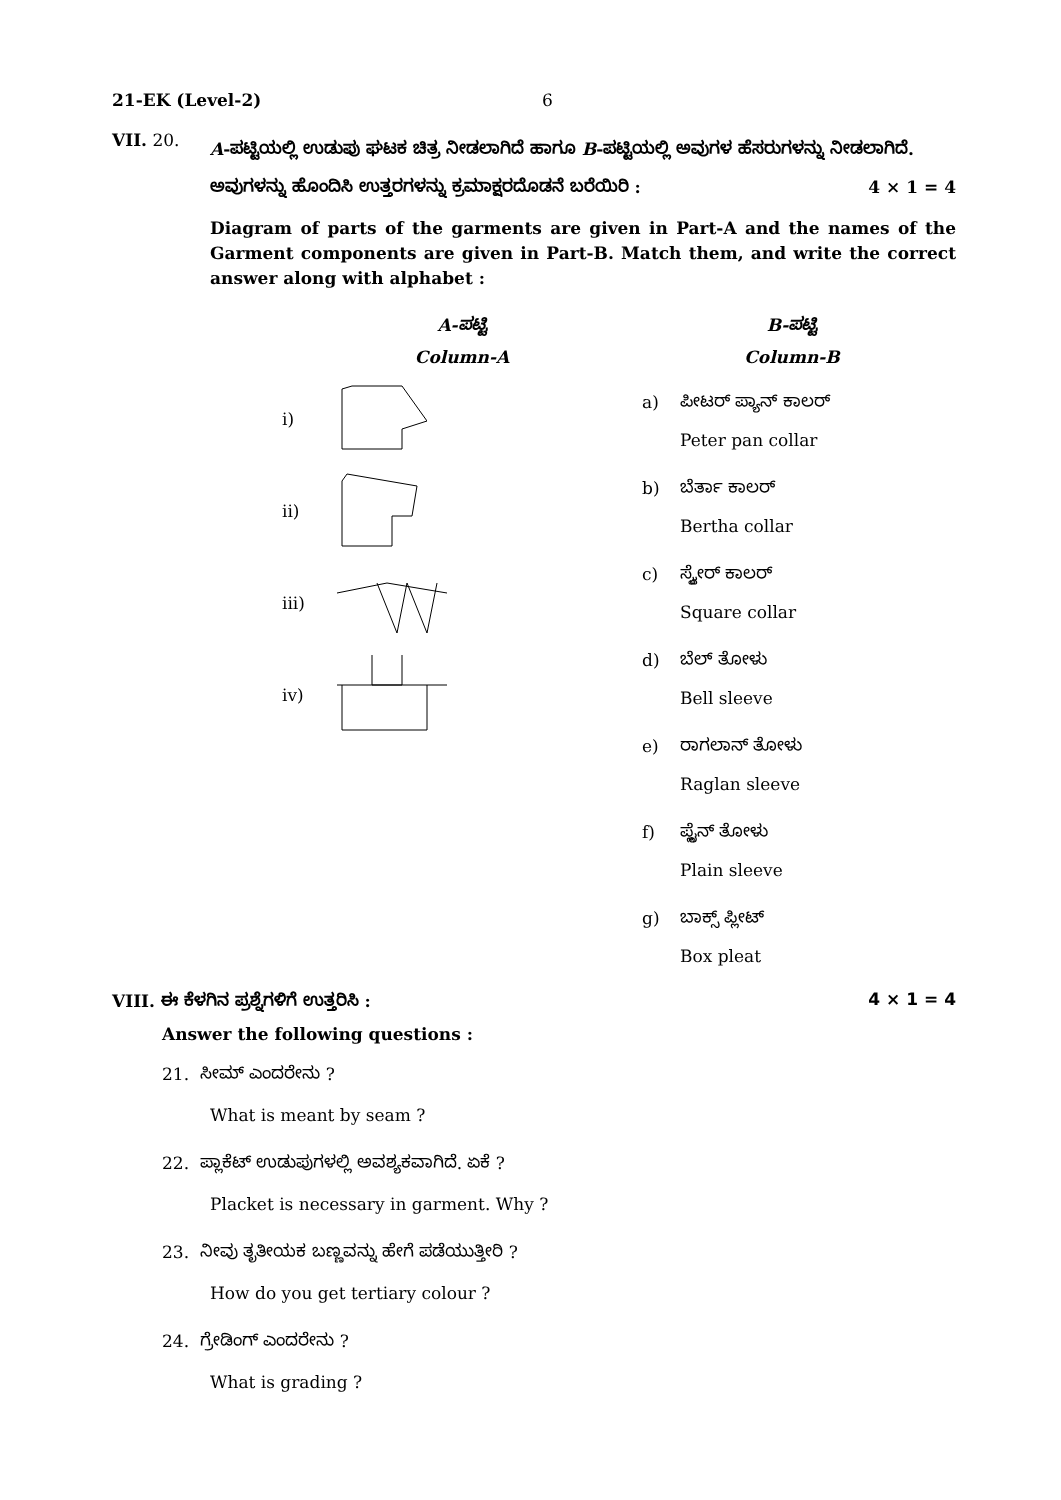21-EK (Level-2) 6
VII. 20.
A-ಪಟ್ಟಿಯಲ್ಲಿ ಉಡುಪು ಘಟಕ ಚಿತ್ರ ನೀಡಲಾಗಿದೆ ಹಾಗೂ B-ಪಟ್ಟಿಯಲ್ಲಿ ಅವುಗಳ ಹೆಸರುಗಳನ್ನು ನೀಡಲಾಗಿದೆ. ಅವುಗಳನ್ನು ಹೊಂದಿಸಿ ಉತ್ತರಗಳನ್ನು ಕ್ರಮಾಕ್ಷರದೊಡನೆ ಬರೆಯಿರಿ : 4 × 1 = 4
Diagram of parts of the garments are given in Part-A and the names of the Garment components are given in Part-B. Match them, and write the correct answer along with alphabet :
A-ಪಟ್ಟಿ
Column-A
i)
ii)
iii)
iv)
B-ಪಟ್ಟಿ
Column-B
a) ಪೀಟರ್ ಪ್ಯಾನ್ ಕಾಲರ್
Peter pan collar
b) ಬೆರ್ತಾ ಕಾಲರ್
Bertha collar
c) ಸ್ಕ್ವೇರ್ ಕಾಲರ್
Square collar
d) ಬೆಲ್ ತೋಳು
Bell sleeve
e) ರಾಗಲಾನ್ ತೋಳು
Raglan sleeve
f) ಪ್ಲೈನ್ ತೋಳು
Plain sleeve
g) ಬಾಕ್ಸ್ ಪ್ಲೀಟ್
Box pleat
VIII. ಈ ಕೆಳಗಿನ ಪ್ರಶ್ನೆಗಳಿಗೆ ಉತ್ತರಿಸಿ : 4 × 1 = 4
Answer the following questions :
21. ಸೀಮ್ ಎಂದರೇನು ?
What is meant by seam ?
22. ಪ್ಲಾಕೆಟ್ ಉಡುಪುಗಳಲ್ಲಿ ಅವಶ್ಯಕವಾಗಿದೆ. ಏಕೆ ?
Placket is necessary in garment. Why ?
23. ನೀವು ತೃತೀಯಕ ಬಣ್ಣವನ್ನು ಹೇಗೆ ಪಡೆಯುತ್ತೀರಿ ?
How do you get tertiary colour ?
24. ಗ್ರೇಡಿಂಗ್ ಎಂದರೇನು ?
What is grading ?